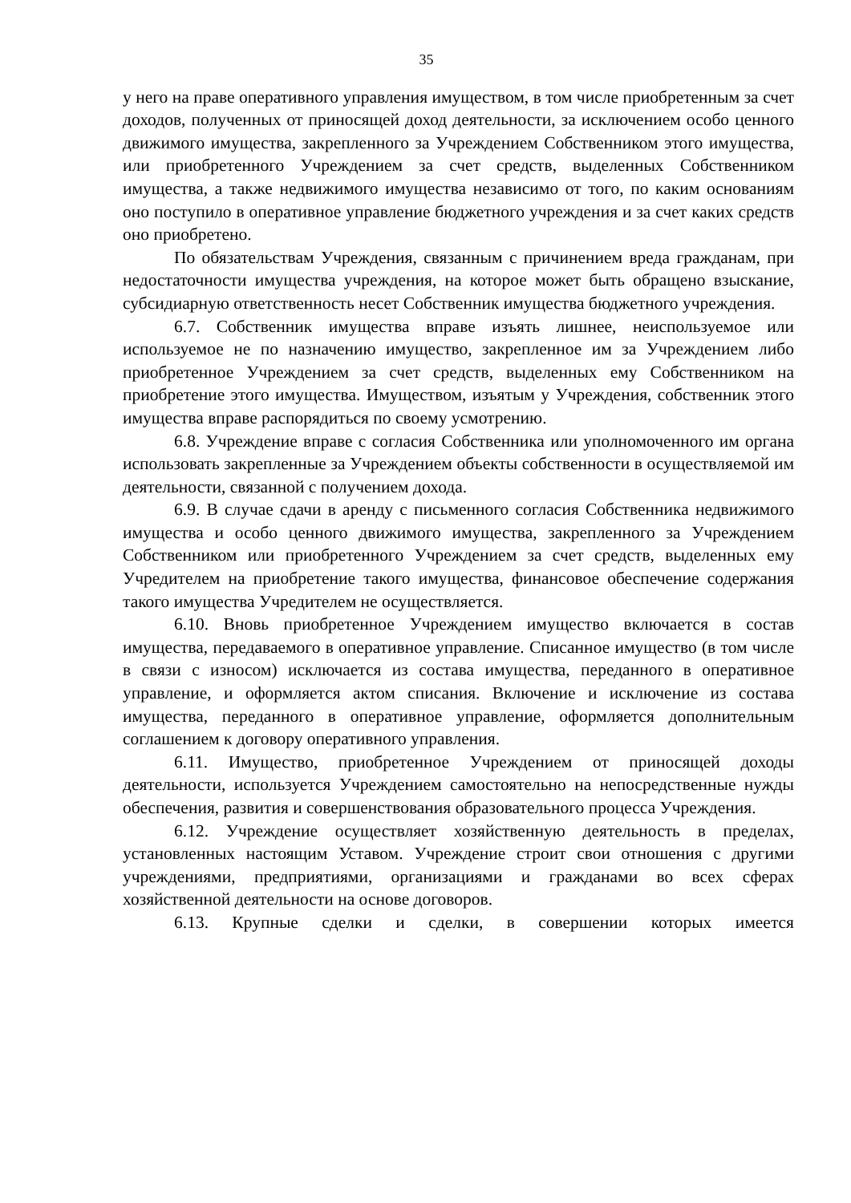35
у него на праве оперативного управления имуществом, в том числе приобретенным за счет доходов, полученных от приносящей доход деятельности, за исключением особо ценного движимого имущества, закрепленного за Учреждением Собственником этого имущества, или приобретенного Учреждением за счет средств, выделенных Собственником имущества, а также недвижимого имущества независимо от того, по каким основаниям оно поступило в оперативное управление бюджетного учреждения и за счет каких средств оно приобретено.
По обязательствам Учреждения, связанным с причинением вреда гражданам, при недостаточности имущества учреждения, на которое может быть обращено взыскание, субсидиарную ответственность несет Собственник имущества бюджетного учреждения.
6.7. Собственник имущества вправе изъять лишнее, неиспользуемое или используемое не по назначению имущество, закрепленное им за Учреждением либо приобретенное Учреждением за счет средств, выделенных ему Собственником на приобретение этого имущества. Имуществом, изъятым у Учреждения, собственник этого имущества вправе распорядиться по своему усмотрению.
6.8. Учреждение вправе с согласия Собственника или уполномоченного им органа использовать закрепленные за Учреждением объекты собственности в осуществляемой им деятельности, связанной с получением дохода.
6.9. В случае сдачи в аренду с письменного согласия Собственника недвижимого имущества и особо ценного движимого имущества, закрепленного за Учреждением Собственником или приобретенного Учреждением за счет средств, выделенных ему Учредителем на приобретение такого имущества, финансовое обеспечение содержания такого имущества Учредителем не осуществляется.
6.10. Вновь приобретенное Учреждением имущество включается в состав имущества, передаваемого в оперативное управление. Списанное имущество (в том числе в связи с износом) исключается из состава имущества, переданного в оперативное управление, и оформляется актом списания. Включение и исключение из состава имущества, переданного в оперативное управление, оформляется дополнительным соглашением к договору оперативного управления.
6.11. Имущество, приобретенное Учреждением от приносящей доходы деятельности, используется Учреждением самостоятельно на непосредственные нужды обеспечения, развития и совершенствования образовательного процесса Учреждения.
6.12. Учреждение осуществляет хозяйственную деятельность в пределах, установленных настоящим Уставом. Учреждение строит свои отношения с другими учреждениями, предприятиями, организациями и гражданами во всех сферах хозяйственной деятельности на основе договоров.
6.13. Крупные сделки и сделки, в совершении которых имеется